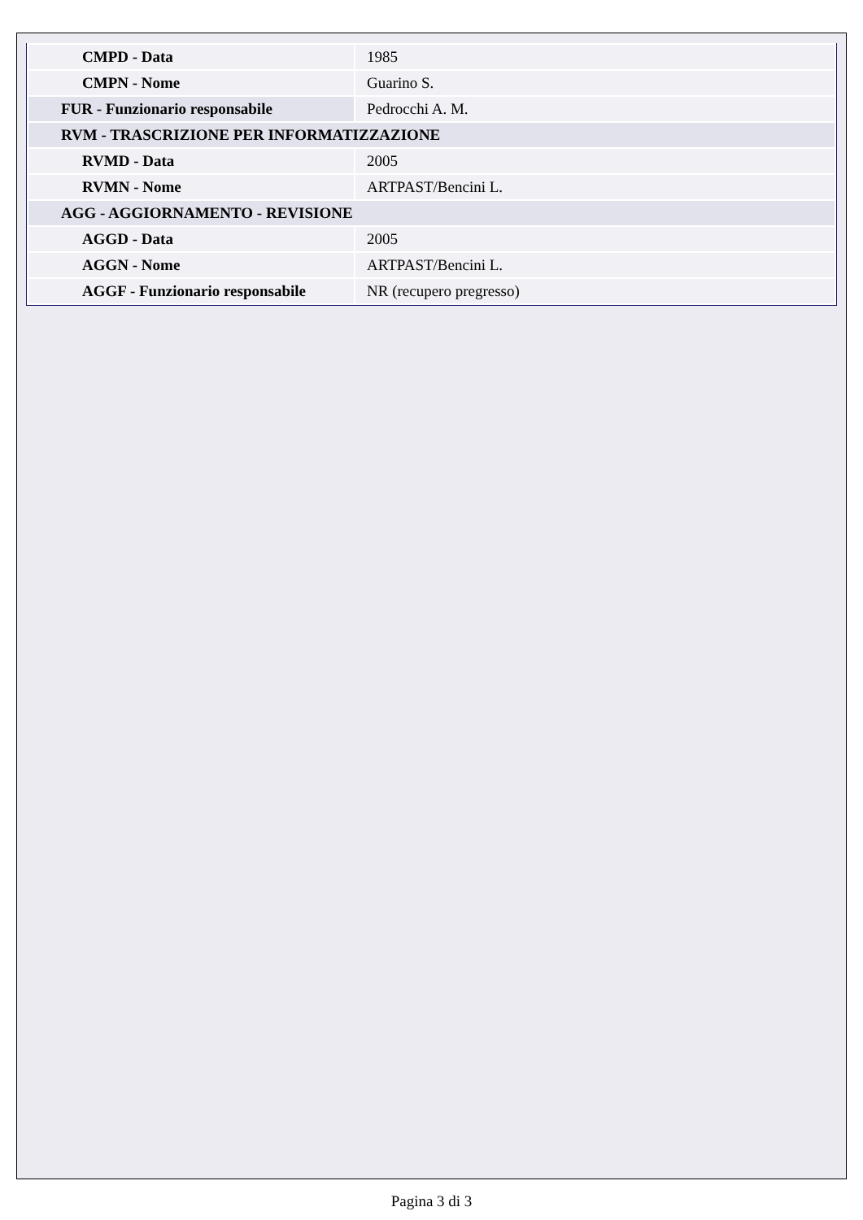| CMPD - Data | 1985 |
| CMPN - Nome | Guarino S. |
| FUR - Funzionario responsabile | Pedrocchi A. M. |
| RVM - TRASCRIZIONE PER INFORMATIZZAZIONE | |
| RVMD - Data | 2005 |
| RVMN - Nome | ARTPAST/Bencini L. |
| AGG - AGGIORNAMENTO - REVISIONE | |
| AGGD - Data | 2005 |
| AGGN - Nome | ARTPAST/Bencini L. |
| AGGF - Funzionario responsabile | NR (recupero pregresso) |
Pagina 3 di 3